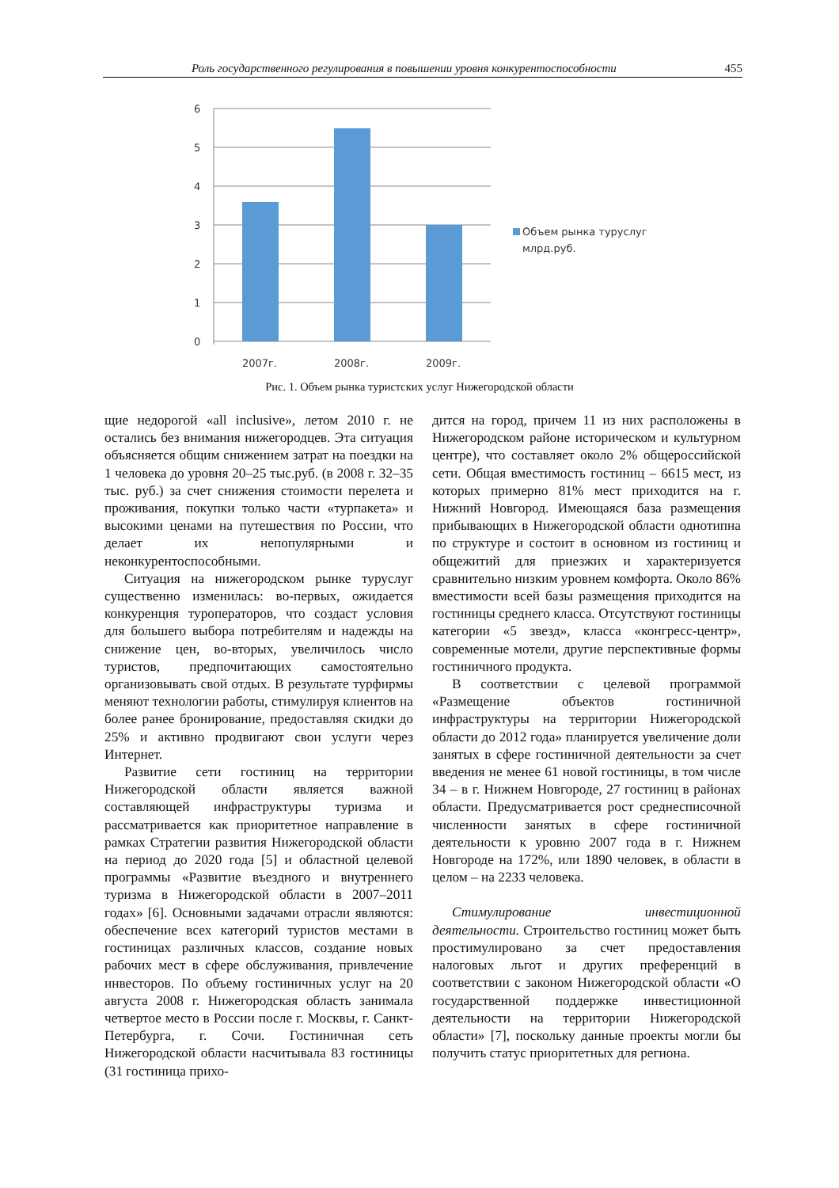Роль государственного регулирования в повышении уровня конкурентоспособности 455
6
5
4
3
2
1
0
2007г.
2008г.
2009г.
Объем рынка туруслуг
млрд.руб.
Рис. 1. Объем рынка туристских услуг Нижегородской области
щие недорогой «all inclusive», летом 2010 г. не остались без внимания нижегородцев. Эта ситуация объясняется общим снижением затрат на поездки на 1 человека до уровня 20–25 тыс.руб. (в 2008 г. 32–35 тыс. руб.) за счет снижения стоимости перелета и проживания, покупки только части «турпакета» и высокими ценами на путешествия по России, что делает их непопулярными и неконкурентоспособными.
Ситуация на нижегородском рынке туруслуг существенно изменилась: во-первых, ожидается конкуренция туроператоров, что создаст условия для большего выбора потребителям и надежды на снижение цен, во-вторых, увеличилось число туристов, предпочитающих самостоятельно организовывать свой отдых. В результате турфирмы меняют технологии работы, стимулируя клиентов на более ранее бронирование, предоставляя скидки до 25% и активно продвигают свои услуги через Интернет.
Развитие сети гостиниц на территории Нижегородской области является важной составляющей инфраструктуры туризма и рассматривается как приоритетное направление в рамках Стратегии развития Нижегородской области на период до 2020 года [5] и областной целевой программы «Развитие въездного и внутреннего туризма в Нижегородской области в 2007–2011 годах» [6]. Основными задачами отрасли являются: обеспечение всех категорий туристов местами в гостиницах различных классов, создание новых рабочих мест в сфере обслуживания, привлечение инвесторов. По объему гостиничных услуг на 20 августа 2008 г. Нижегородская область занимала четвертое место в России после г. Москвы, г. Санкт-Петербурга, г. Сочи. Гостиничная сеть Нижегородской области насчитывала 83 гостиницы (31 гостиница прихо-
дится на город, причем 11 из них расположены в Нижегородском районе историческом и культурном центре), что составляет около 2% общероссийской сети. Общая вместимость гостиниц – 6615 мест, из которых примерно 81% мест приходится на г. Нижний Новгород. Имеющаяся база размещения прибывающих в Нижегородской области однотипна по структуре и состоит в основном из гостиниц и общежитий для приезжих и характеризуется сравнительно низким уровнем комфорта. Около 86% вместимости всей базы размещения приходится на гостиницы среднего класса. Отсутствуют гостиницы категории «5 звезд», класса «конгресс-центр», современные мотели, другие перспективные формы гостиничного продукта.
В соответствии с целевой программой «Размещение объектов гостиничной инфраструктуры на территории Нижегородской области до 2012 года» планируется увеличение доли занятых в сфере гостиничной деятельности за счет введения не менее 61 новой гостиницы, в том числе 34 – в г. Нижнем Новгороде, 27 гостиниц в районах области. Предусматривается рост среднесписочной численности занятых в сфере гостиничной деятельности к уровню 2007 года в г. Нижнем Новгороде на 172%, или 1890 человек, в области в целом – на 2233 человека.
Стимулирование инвестиционной деятельности. Строительство гостиниц может быть простимулировано за счет предоставления налоговых льгот и других преференций в соответствии с законом Нижегородской области «О государственной поддержке инвестиционной деятельности на территории Нижегородской области» [7], поскольку данные проекты могли бы получить статус приоритетных для региона.